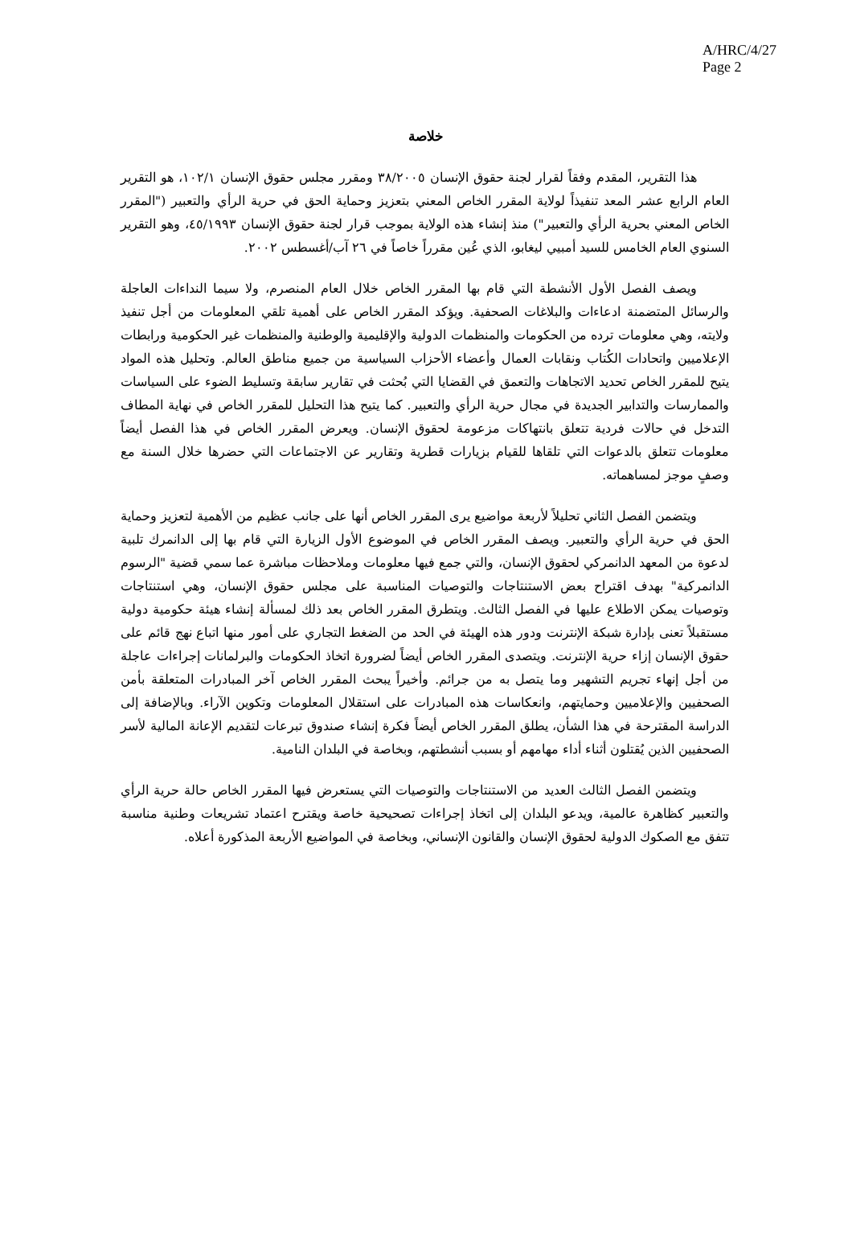A/HRC/4/27
Page 2
خلاصة
هذا التقرير، المقدم وفقاً لقرار لجنة حقوق الإنسان ٣٨/٢٠٠٥ ومقرر مجلس حقوق الإنسان ١٠٢/١، هو التقرير العام الرابع عشر المعد تنفيذاً لولاية المقرر الخاص المعني بتعزيز وحماية الحق في حرية الرأي والتعبير ("المقرر الخاص المعني بحرية الرأي والتعبير") منذ إنشاء هذه الولاية بموجب قرار لجنة حقوق الإنسان ٤٥/١٩٩٣، وهو التقرير السنوي العام الخامس للسيد أمبيي ليغابو، الذي عُين مقرراً خاصاً في ٢٦ آب/أغسطس ٢٠٠٢.
ويصف الفصل الأول الأنشطة التي قام بها المقرر الخاص خلال العام المنصرم، ولا سيما النداءات العاجلة والرسائل المتضمنة ادعاءات والبلاغات الصحفية. ويؤكد المقرر الخاص على أهمية تلقي المعلومات من أجل تنفيذ ولايته، وهي معلومات ترده من الحكومات والمنظمات الدولية والإقليمية والوطنية والمنظمات غير الحكومية ورابطات الإعلاميين واتحادات الكُتاب ونقابات العمال وأعضاء الأحزاب السياسية من جميع مناطق العالم. وتحليل هذه المواد يتيح للمقرر الخاص تحديد الاتجاهات والتعمق في القضايا التي بُحثت في تقارير سابقة وتسليط الضوء على السياسات والممارسات والتدابير الجديدة في مجال حرية الرأي والتعبير. كما يتيح هذا التحليل للمقرر الخاص في نهاية المطاف التدخل في حالات فردية تتعلق بانتهاكات مزعومة لحقوق الإنسان. ويعرض المقرر الخاص في هذا الفصل أيضاً معلومات تتعلق بالدعوات التي تلقاها للقيام بزيارات قطرية وتقارير عن الاجتماعات التي حضرها خلال السنة مع وصفٍ موجز لمساهماته.
ويتضمن الفصل الثاني تحليلاً لأربعة مواضيع يرى المقرر الخاص أنها على جانب عظيم من الأهمية لتعزيز وحماية الحق في حرية الرأي والتعبير. ويصف المقرر الخاص في الموضوع الأول الزيارة التي قام بها إلى الدانمرك تلبية لدعوة من المعهد الدانمركي لحقوق الإنسان، والتي جمع فيها معلومات وملاحظات مباشرة عما سمي قضية "الرسوم الدانمركية" بهدف اقتراح بعض الاستنتاجات والتوصيات المناسبة على مجلس حقوق الإنسان، وهي استنتاجات وتوصيات يمكن الاطلاع عليها في الفصل الثالث. ويتطرق المقرر الخاص بعد ذلك لمسألة إنشاء هيئة حكومية دولية مستقبلاً تعنى بإدارة شبكة الإنترنت ودور هذه الهيئة في الحد من الضغط التجاري على أمور منها اتباع نهج قائم على حقوق الإنسان إزاء حرية الإنترنت. ويتصدى المقرر الخاص أيضاً لضرورة اتخاذ الحكومات والبرلمانات إجراءات عاجلة من أجل إنهاء تجريم التشهير وما يتصل به من جرائم. وأخيراً يبحث المقرر الخاص آخر المبادرات المتعلقة بأمن الصحفيين والإعلاميين وحمايتهم، وانعكاسات هذه المبادرات على استقلال المعلومات وتكوين الآراء. وبالإضافة إلى الدراسة المقترحة في هذا الشأن، يطلق المقرر الخاص أيضاً فكرة إنشاء صندوق تبرعات لتقديم الإعانة المالية لأسر الصحفيين الذين يُقتلون أثناء أداء مهامهم أو بسبب أنشطتهم، وبخاصة في البلدان النامية.
ويتضمن الفصل الثالث العديد من الاستنتاجات والتوصيات التي يستعرض فيها المقرر الخاص حالة حرية الرأي والتعبير كظاهرة عالمية، ويدعو البلدان إلى اتخاذ إجراءات تصحيحية خاصة ويقترح اعتماد تشريعات وطنية مناسبة تتفق مع الصكوك الدولية لحقوق الإنسان والقانون الإنساني، وبخاصة في المواضيع الأربعة المذكورة أعلاه.